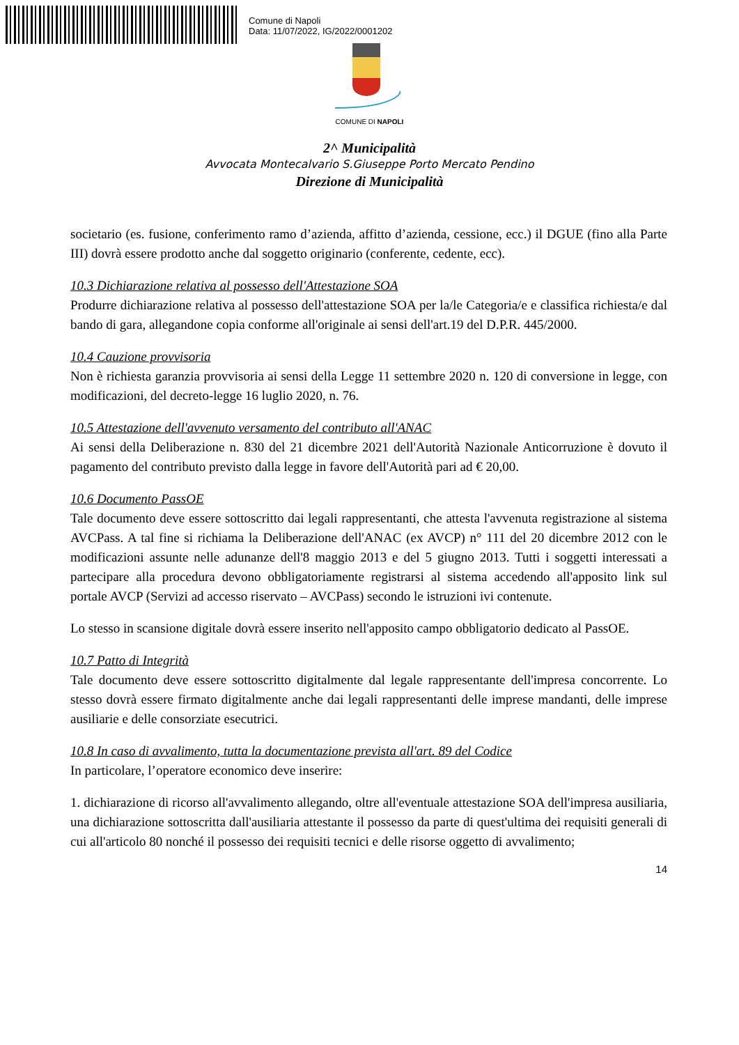Comune di Napoli
Data: 11/07/2022, IG/2022/0001202
COMUNE DI NAPOLI
2^ Municipalità
Avvocata Montecalvario S.Giuseppe Porto Mercato Pendino
Direzione di Municipalità
societario (es. fusione, conferimento ramo d’azienda, affitto d’azienda, cessione, ecc.) il DGUE (fino alla Parte III) dovrà essere prodotto anche dal soggetto originario (conferente, cedente, ecc).
10.3 Dichiarazione relativa al possesso dell'Attestazione SOA
Produrre dichiarazione relativa al possesso dell'attestazione SOA per la/le Categoria/e e classifica richiesta/e dal bando di gara, allegandone copia conforme all'originale ai sensi dell'art.19 del D.P.R. 445/2000.
10.4 Cauzione provvisoria
Non è richiesta garanzia provvisoria ai sensi della Legge 11 settembre 2020 n. 120 di conversione in legge, con modificazioni, del decreto-legge 16 luglio 2020, n. 76.
10.5 Attestazione dell'avvenuto versamento del contributo all'ANAC
Ai sensi della Deliberazione n. 830 del 21 dicembre 2021 dell'Autorità Nazionale Anticorruzione è dovuto il pagamento del contributo previsto dalla legge in favore dell'Autorità pari ad € 20,00.
10.6 Documento PassOE
Tale documento deve essere sottoscritto dai legali rappresentanti, che attesta l'avvenuta registrazione al sistema AVCPass. A tal fine si richiama la Deliberazione dell'ANAC (ex AVCP) n° 111 del 20 dicembre 2012 con le modificazioni assunte nelle adunanze dell'8 maggio 2013 e del 5 giugno 2013. Tutti i soggetti interessati a partecipare alla procedura devono obbligatoriamente registrarsi al sistema accedendo all'apposito link sul portale AVCP (Servizi ad accesso riservato – AVCPass) secondo le istruzioni ivi contenute.
Lo stesso in scansione digitale dovrà essere inserito nell'apposito campo obbligatorio dedicato al PassOE.
10.7 Patto di Integrità
Tale documento deve essere sottoscritto digitalmente dal legale rappresentante dell'impresa concorrente. Lo stesso dovrà essere firmato digitalmente anche dai legali rappresentanti delle imprese mandanti, delle imprese ausiliarie e delle consorziate esecutrici.
10.8 In caso di avvalimento, tutta la documentazione prevista all'art. 89 del Codice
In particolare, l’operatore economico deve inserire:
1. dichiarazione di ricorso all'avvalimento allegando, oltre all'eventuale attestazione SOA dell'impresa ausiliaria, una dichiarazione sottoscritta dall'ausiliaria attestante il possesso da parte di quest'ultima dei requisiti generali di cui all'articolo 80 nonché il possesso dei requisiti tecnici e delle risorse oggetto di avvalimento;
14